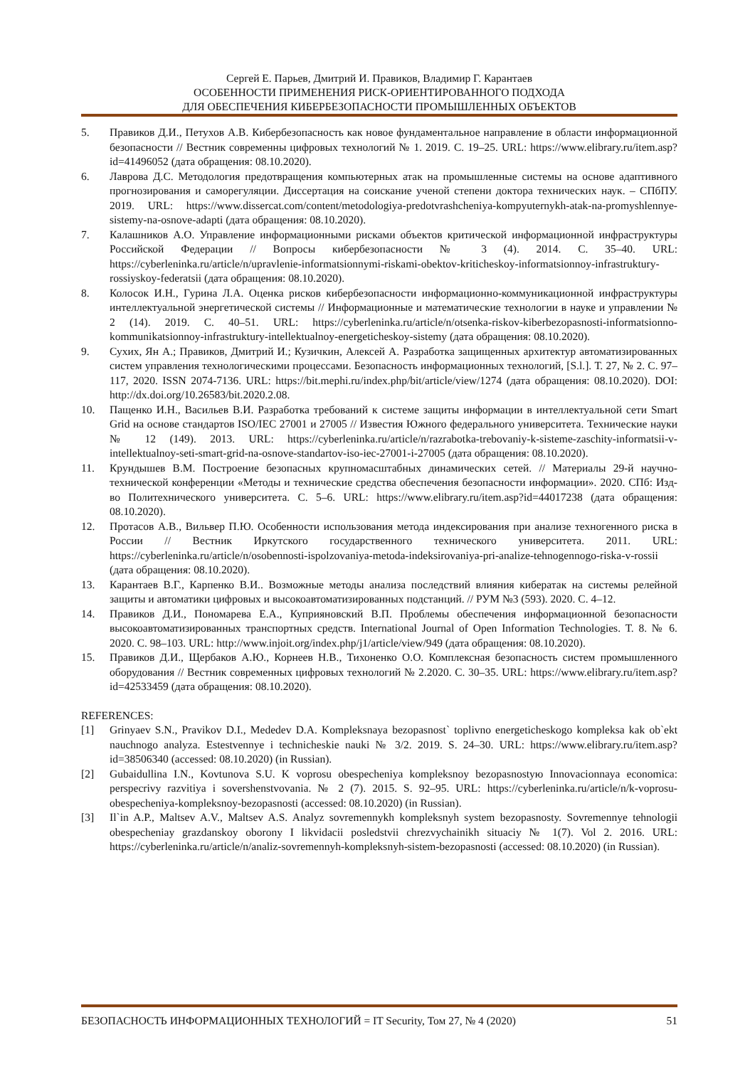Сергей Е. Парьев, Дмитрий И. Правиков, Владимир Г. Карантаев
ОСОБЕННОСТИ ПРИМЕНЕНИЯ РИСК-ОРИЕНТИРОВАННОГО ПОДХОДА
ДЛЯ ОБЕСПЕЧЕНИЯ КИБЕРБЕЗОПАСНОСТИ ПРОМЫШЛЕННЫХ ОБЪЕКТОВ
5. Правиков Д.И., Петухов А.В. Кибербезопасность как новое фундаментальное направление в области информационной безопасности // Вестник современны цифровых технологий № 1. 2019. С. 19–25. URL: https://www.elibrary.ru/item.asp?id=41496052 (дата обращения: 08.10.2020).
6. Лаврова Д.С. Методология предотвращения компьютерных атак на промышленные системы на основе адаптивного прогнозирования и саморегуляции. Диссертация на соискание ученой степени доктора технических наук. – СПбПУ. 2019. URL: https://www.dissercat.com/content/metodologiya-predotvrashcheniya-kompyuternykh-atak-na-promyshlennye-sistemy-na-osnove-adapti (дата обращения: 08.10.2020).
7. Калашников А.О. Управление информационными рисками объектов критической информационной инфраструктуры Российской Федерации // Вопросы кибербезопасности № 3 (4). 2014. С. 35–40. URL: https://cyberleninka.ru/article/n/upravlenie-informatsionnymi-riskami-obektov-kriticheskoy-informatsionnoy-infrastruktury-rossiyskoy-federatsii (дата обращения: 08.10.2020).
8. Колосок И.Н., Гурина Л.А. Оценка рисков кибербезопасности информационно-коммуникационной инфраструктуры интеллектуальной энергетической системы // Информационные и математические технологии в науке и управлении № 2 (14). 2019. С. 40–51. URL: https://cyberleninka.ru/article/n/otsenka-riskov-kiberbezopasnosti-informatsionno-kommunikatsionnoy-infrastruktury-intellektualnoy-energeticheskoy-sistemy (дата обращения: 08.10.2020).
9. Сухих, Ян А.; Правиков, Дмитрий И.; Кузичкин, Алексей А. Разработка защищенных архитектур автоматизированных систем управления технологическими процессами. Безопасность информационных технологий, [S.l.]. Т. 27, № 2. С. 97–117, 2020. ISSN 2074-7136. URL: https://bit.mephi.ru/index.php/bit/article/view/1274 (дата обращения: 08.10.2020). DOI: http://dx.doi.org/10.26583/bit.2020.2.08.
10. Пащенко И.Н., Васильев В.И. Разработка требований к системе защиты информации в интеллектуальной сети Smart Grid на основе стандартов ISO/IEC 27001 и 27005 // Известия Южного федерального университета. Технические науки № 12 (149). 2013. URL: https://cyberleninka.ru/article/n/razrabotka-trebovaniy-k-sisteme-zaschity-informatsii-v-intellektualnoy-seti-smart-grid-na-osnove-standartov-iso-iec-27001-i-27005 (дата обращения: 08.10.2020).
11. Крундышев В.М. Построение безопасных крупномасштабных динамических сетей. // Материалы 29-й научно-технической конференции «Методы и технические средства обеспечения безопасности информации». 2020. СПб: Изд-во Политехнического университета. С. 5–6. URL: https://www.elibrary.ru/item.asp?id=44017238 (дата обращения: 08.10.2020).
12. Протасов А.В., Вильвер П.Ю. Особенности использования метода индексирования при анализе техногенного риска в России // Вестник Иркутского государственного технического университета. 2011. URL: https://cyberleninka.ru/article/n/osobennosti-ispolzovaniya-metoda-indeksirovaniya-pri-analize-tehnogennogo-riska-v-rossii (дата обращения: 08.10.2020).
13. Карантаев В.Г., Карпенко В.И.. Возможные методы анализа последствий влияния кибератак на системы релейной защиты и автоматики цифровых и высокоавтоматизированных подстанций. // РУМ №3 (593). 2020. С. 4–12.
14. Правиков Д.И., Пономарева Е.А., Куприяновский В.П. Проблемы обеспечения информационной безопасности высокоавтоматизированных транспортных средств. International Journal of Open Information Technologies. Т. 8. № 6. 2020. С. 98–103. URL: http://www.injoit.org/index.php/j1/article/view/949 (дата обращения: 08.10.2020).
15. Правиков Д.И., Щербаков А.Ю., Корнеев Н.В., Тихоненко О.О. Комплексная безопасность систем промышленного оборудования // Вестник современных цифровых технологий № 2.2020. С. 30–35. URL: https://www.elibrary.ru/item.asp?id=42533459 (дата обращения: 08.10.2020).
REFERENCES:
[1] Grinyaev S.N., Pravikov D.I., Mededev D.A. Kompleksnaya bezopasnost` toplivno energeticheskogo kompleksa kak ob`ekt nauchnogo analyza. Estestvennye i technicheskie nauki № 3/2. 2019. S. 24–30. URL: https://www.elibrary.ru/item.asp?id=38506340 (accessed: 08.10.2020) (in Russian).
[2] Gubaidullina I.N., Kovtunova S.U. K voprosu obespecheniya kompleksnoy bezopasnostyю Innovacionnaya economica: perspecrivy razvitiya i sovershenstvovania. № 2 (7). 2015. S. 92–95. URL: https://cyberleninka.ru/article/n/k-voprosu-obespecheniya-kompleksnoy-bezopasnosti (accessed: 08.10.2020) (in Russian).
[3] Il`in A.P., Maltsev A.V., Maltsev A.S. Analyz sovremennykh kompleksnyh system bezopasnosty. Sovremennye tehnologii obespecheniay grazdanskoy oborony I likvidacii posledstvii chrezvychainikh situaciy № 1(7). Vol 2. 2016. URL: https://cyberleninka.ru/article/n/analiz-sovremennyh-kompleksnyh-sistem-bezopasnosti (accessed: 08.10.2020) (in Russian).
БЕЗОПАСНОСТЬ ИНФОРМАЦИОННЫХ ТЕХНОЛОГИЙ = IT Security, Том 27, № 4 (2020) 51